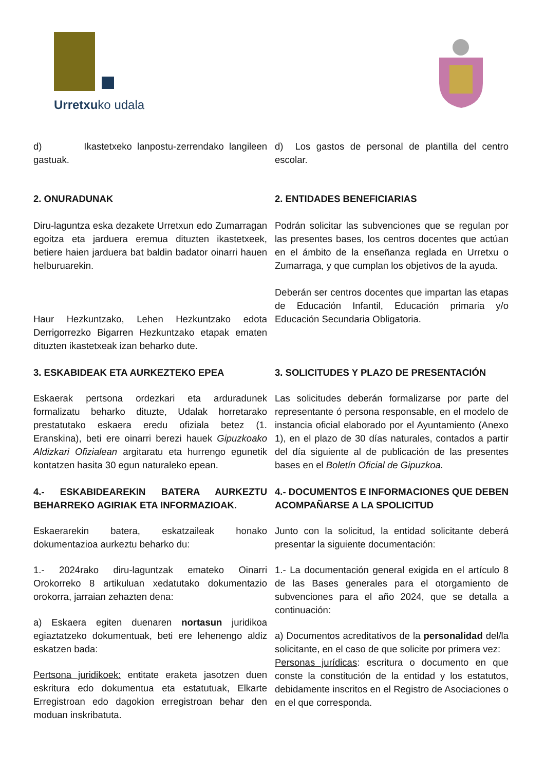Urretxuko udala
d) Ikastetxeko lanpostu-zerrendako langileen gastuak.
d) Los gastos de personal de plantilla del centro escolar.
2. ONURADUNAK
Diru-laguntza eska dezakete Urretxun edo Zumarragan egoitza eta jarduera eremua dituzten ikastetxeek, betiere haien jarduera bat baldin badator oinarri hauen helburuarekin.
Haur Hezkuntzako, Lehen Hezkuntzako edota Derrigorrezko Bigarren Hezkuntzako etapak ematen dituzten ikastetxeak izan beharko dute.
2. ENTIDADES BENEFICIARIAS
Podrán solicitar las subvenciones que se regulan por las presentes bases, los centros docentes que actúan en el ámbito de la enseñanza reglada en Urretxu o Zumarraga, y que cumplan los objetivos de la ayuda.
Deberán ser centros docentes que impartan las etapas de Educación Infantil, Educación primaria y/o Educación Secundaria Obligatoria.
3. ESKABIDEAK ETA AURKEZTEKO EPEA
Eskaerak pertsona ordezkari eta arduradunek formalizatu beharko dituzte, Udalak horretarako prestatutako eskaera eredu ofiziala betez (1. Eranskina), beti ere oinarri berezi hauek Gipuzkoako Aldizkari Ofizialean argitaratu eta hurrengo egunetik kontatzen hasita 30 egun naturaleko epean.
3. SOLICITUDES Y PLAZO DE PRESENTACIÓN
Las solicitudes deberán formalizarse por parte del representante ó persona responsable, en el modelo de instancia oficial elaborado por el Ayuntamiento (Anexo 1), en el plazo de 30 días naturales, contados a partir del día siguiente al de publicación de las presentes bases en el Boletín Oficial de Gipuzkoa.
4.- ESKABIDEAREKIN BATERA AURKEZTU BEHARREKO AGIRIAK ETA INFORMAZIOAK.
Eskaerarekin batera, eskatzaileak honako dokumentazioa aurkeztu beharko du:
1.- 2024rako diru-laguntzak emateko Oinarri Orokorreko 8 artikuluan xedatutako dokumentazio orokorra, jarraian zehazten dena:
a) Eskaera egiten duenaren nortasun juridikoa egiaztatzeko dokumentuak, beti ere lehenengo aldiz eskatzen bada:
Pertsona juridikoek: entitate eraketa jasotzen duen eskritura edo dokumentua eta estatutuak, Elkarte Erregistroan edo dagokion erregistroan behar den moduan inskribatuta.
4.- DOCUMENTOS E INFORMACIONES QUE DEBEN ACOMPAÑARSE A LA SPOLICITUD
Junto con la solicitud, la entidad solicitante deberá presentar la siguiente documentación:
1.- La documentación general exigida en el artículo 8 de las Bases generales para el otorgamiento de subvenciones para el año 2024, que se detalla a continuación:
a) Documentos acreditativos de la personalidad del/la solicitante, en el caso de que solicite por primera vez:
Personas jurídicas: escritura o documento en que conste la constitución de la entidad y los estatutos, debidamente inscritos en el Registro de Asociaciones o en el que corresponda.